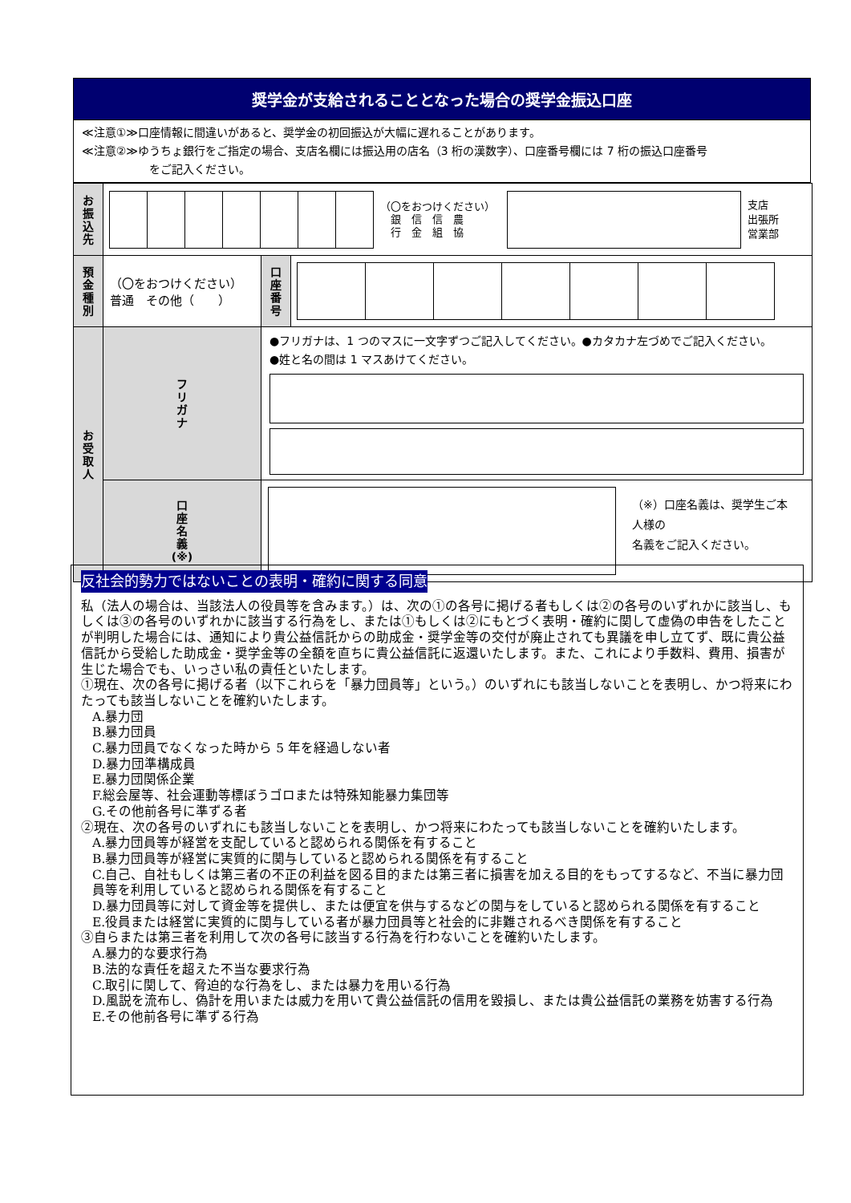奨学金が支給されることとなった場合の奨学金振込口座
≪注意①≫口座情報に間違いがあると、奨学金の初回振込が大幅に遅れることがあります。
≪注意②≫ゆうちょ銀行をご指定の場合、支店名欄には振込用の店名（3 桁の漢数字）、口座番号欄には 7 桁の振込口座番号
　　　　　　をご記入ください。
| お 振 込 先 | （〇をおつけください） 銀 信 信 農 行 金 組 協 支店 出張所 営業部 | | |
| 預 金 種 別 | （〇をおつけください） 普通 その他（ ） | 口 座 番 号 | |
| お 受 取 人 | フ リ ガ ナ | ●フリガナは、1 つのマスに一文字ずつご記入してください。●カタカナ左づめでご記入ください。 ●姓と名の間は 1 マスあけてください。 | |
| | 口 座 名 義 (※) | （※）口座名義は、奨学生ご本人様の 名義をご記入ください。 | |
反社会的勢力ではないことの表明・確約に関する同意
私（法人の場合は、当該法人の役員等を含みます。）は、次の①の各号に掲げる者もしくは②の各号のいずれかに該当し、もしくは③の各号のいずれかに該当する行為をし、または①もしくは②にもとづく表明・確約に関して虚偽の申告をしたことが判明した場合には、通知により貴公益信託からの助成金・奨学金等の交付が廃止されても異議を申し立てず、既に貴公益信託から受給した助成金・奨学金等の全額を直ちに貴公益信託に返還いたします。また、これにより手数料、費用、損害が生じた場合でも、いっさい私の責任といたします。
①現在、次の各号に掲げる者（以下これらを「暴力団員等」という。）のいずれにも該当しないことを表明し、かつ将来にわたっても該当しないことを確約いたします。
A.暴力団
B.暴力団員
C.暴力団員でなくなった時から 5 年を経過しない者
D.暴力団準構成員
E.暴力団関係企業
F.総会屋等、社会運動等標ぼうゴロまたは特殊知能暴力集団等
G.その他前各号に準ずる者
②現在、次の各号のいずれにも該当しないことを表明し、かつ将来にわたっても該当しないことを確約いたします。
A.暴力団員等が経営を支配していると認められる関係を有すること
B.暴力団員等が経営に実質的に関与していると認められる関係を有すること
C.自己、自社もしくは第三者の不正の利益を図る目的または第三者に損害を加える目的をもってするなど、不当に暴力団員等を利用していると認められる関係を有すること
D.暴力団員等に対して資金等を提供し、または便宜を供与するなどの関与をしていると認められる関係を有すること
E.役員または経営に実質的に関与している者が暴力団員等と社会的に非難されるべき関係を有すること
③自らまたは第三者を利用して次の各号に該当する行為を行わないことを確約いたします。
A.暴力的な要求行為
B.法的な責任を超えた不当な要求行為
C.取引に関して、脅迫的な行為をし、または暴力を用いる行為
D.風説を流布し、偽計を用いまたは威力を用いて貴公益信託の信用を毀損し、または貴公益信託の業務を妨害する行為
E.その他前各号に準ずる行為